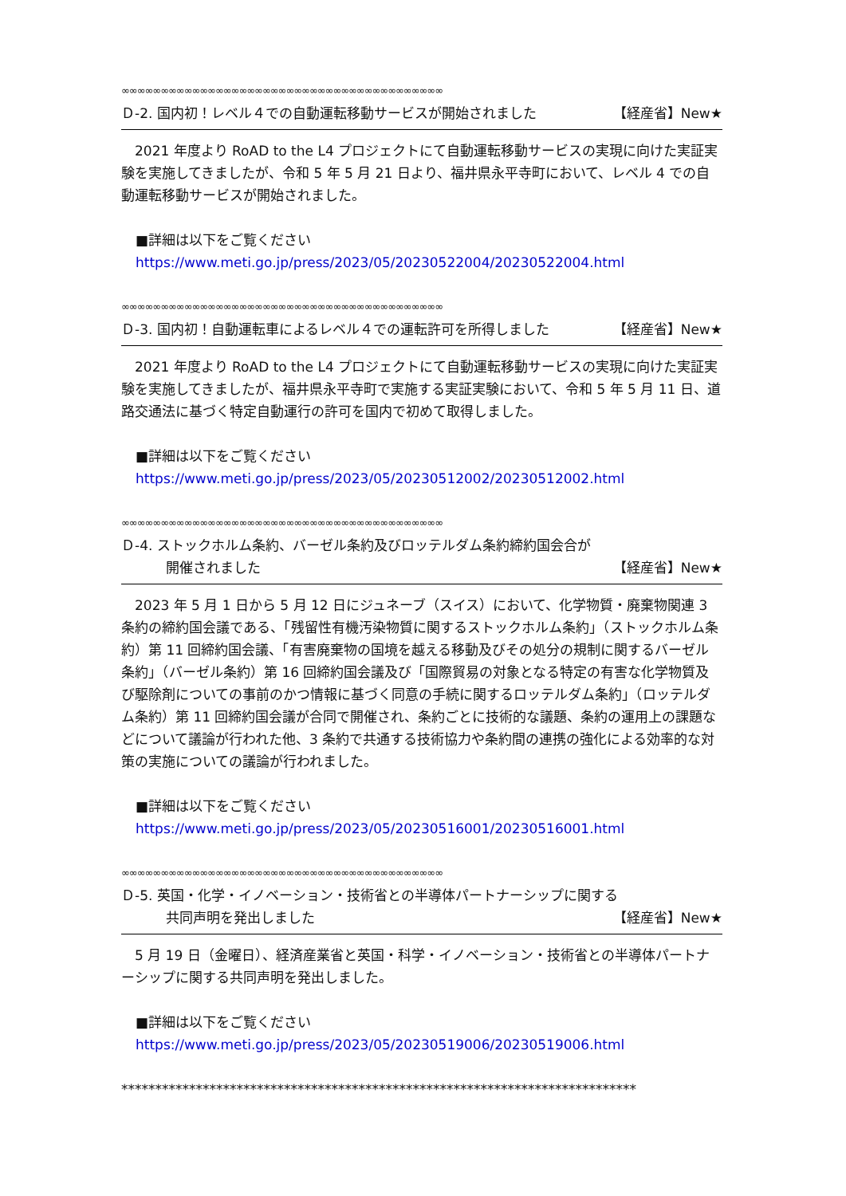∞∞∞∞∞∞∞∞∞∞∞∞∞∞∞∞∞∞∞∞∞∞∞∞∞∞∞∞∞∞∞∞∞∞∞∞∞∞∞∞∞
Ｄ-2. 国内初！レベル４での自動運転移動サービスが開始されました 【経産省】New★
2021 年度より RoAD to the L4 プロジェクトにて自動運転移動サービスの実現に向けた実証実験を実施してきましたが、令和 5 年 5 月 21 日より、福井県永平寺町において、レベル 4 での自動運転移動サービスが開始されました。
■詳細は以下をご覧ください
https://www.meti.go.jp/press/2023/05/20230522004/20230522004.html
∞∞∞∞∞∞∞∞∞∞∞∞∞∞∞∞∞∞∞∞∞∞∞∞∞∞∞∞∞∞∞∞∞∞∞∞∞∞∞∞∞
Ｄ-3. 国内初！自動運転車によるレベル４での運転許可を所得しました 【経産省】New★
2021 年度より RoAD to the L4 プロジェクトにて自動運転移動サービスの実現に向けた実証実験を実施してきましたが、福井県永平寺町で実施する実証実験において、令和 5 年 5 月 11 日、道路交通法に基づく特定自動運行の許可を国内で初めて取得しました。
■詳細は以下をご覧ください
https://www.meti.go.jp/press/2023/05/20230512002/20230512002.html
∞∞∞∞∞∞∞∞∞∞∞∞∞∞∞∞∞∞∞∞∞∞∞∞∞∞∞∞∞∞∞∞∞∞∞∞∞∞∞∞∞
Ｄ-4. ストックホルム条約、バーゼル条約及びロッテルダム条約締約国会合が
開催されました 【経産省】New★
2023 年 5 月 1 日から 5 月 12 日にジュネーブ（スイス）において、化学物質・廃棄物関連 3 条約の締約国会議である、「残留性有機汚染物質に関するストックホルム条約」（ストックホルム条約）第 11 回締約国会議、「有害廃棄物の国境を越える移動及びその処分の規制に関するバーゼル条約」（バーゼル条約）第 16 回締約国会議及び「国際貿易の対象となる特定の有害な化学物質及び駆除剤についての事前のかつ情報に基づく同意の手続に関するロッテルダム条約」（ロッテルダム条約）第 11 回締約国会議が合同で開催され、条約ごとに技術的な議題、条約の運用上の課題などについて議論が行われた他、3 条約で共通する技術協力や条約間の連携の強化による効率的な対策の実施についての議論が行われました。
■詳細は以下をご覧ください
https://www.meti.go.jp/press/2023/05/20230516001/20230516001.html
∞∞∞∞∞∞∞∞∞∞∞∞∞∞∞∞∞∞∞∞∞∞∞∞∞∞∞∞∞∞∞∞∞∞∞∞∞∞∞∞∞
Ｄ-5. 英国・化学・イノベーション・技術省との半導体パートナーシップに関する
共同声明を発出しました 【経産省】New★
5 月 19 日（金曜日）、経済産業省と英国・科学・イノベーション・技術省との半導体パートナーシップに関する共同声明を発出しました。
■詳細は以下をご覧ください
https://www.meti.go.jp/press/2023/05/20230519006/20230519006.html
****************************************************************************